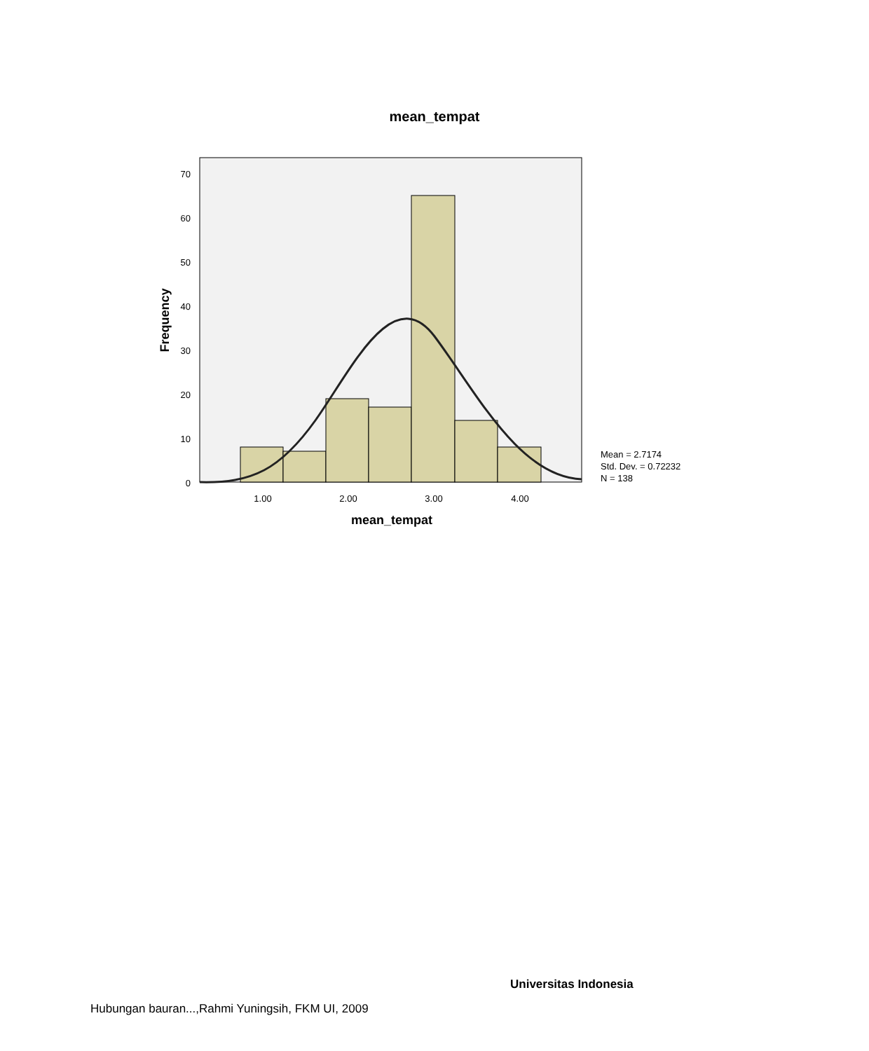mean_tempat
70
60
50
40
30
20
10
0
1.00
2.00
3.00
4.00
mean_tempat
Frequency
Mean = 2.7174
Std. Dev. = 0.72232
N = 138
Universitas Indonesia
Hubungan bauran...,Rahmi Yuningsih, FKM UI, 2009